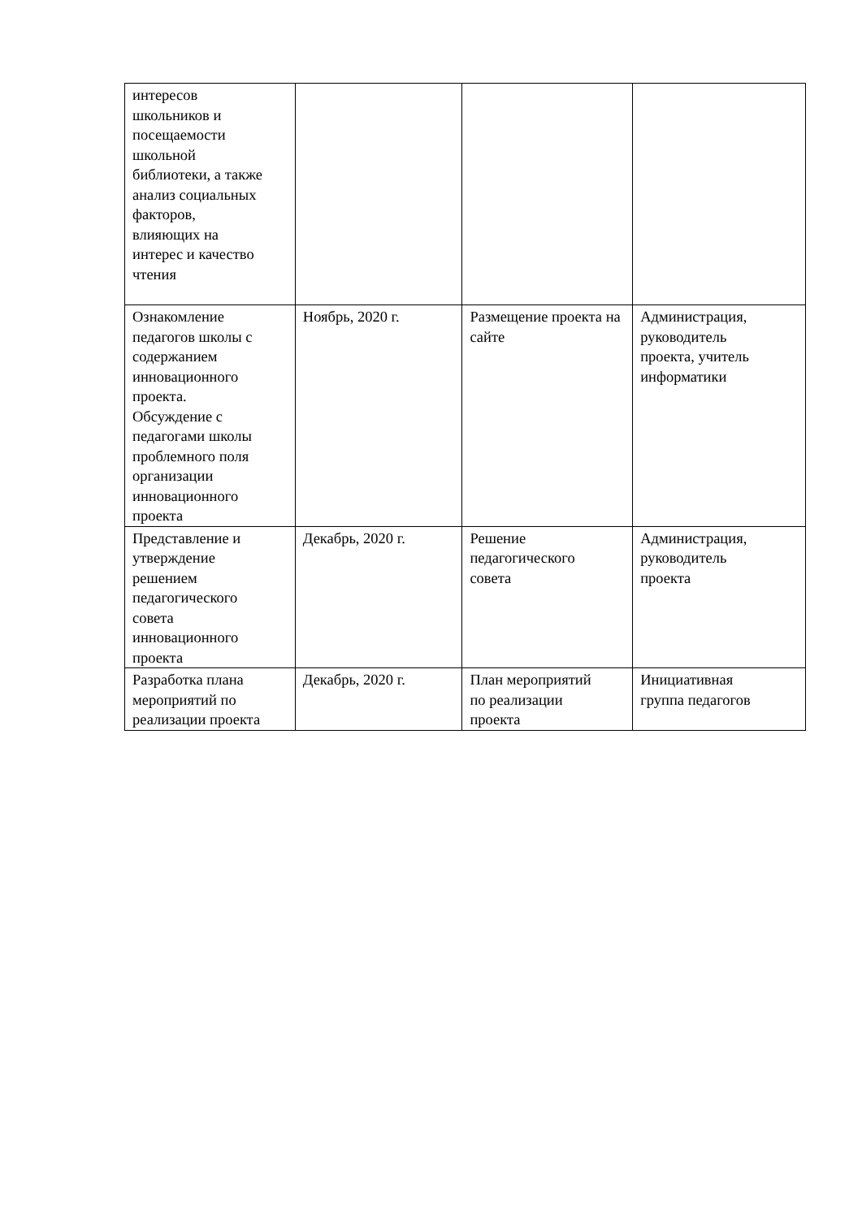| интересов школьников и посещаемости школьной библиотеки, а также анализ социальных факторов, влияющих на интерес и качество чтения | | | |
| Ознакомление педагогов школы с содержанием инновационного проекта. Обсуждение с педагогами школы проблемного поля организации инновационного проекта | Ноябрь, 2020 г. | Размещение проекта на сайте | Администрация, руководитель проекта, учитель информатики |
| Представление и утверждение решением педагогического совета инновационного проекта | Декабрь, 2020 г. | Решение педагогического совета | Администрация, руководитель проекта |
| Разработка плана мероприятий по реализации проекта | Декабрь, 2020 г. | План мероприятий по реализации проекта | Инициативная группа педагогов |